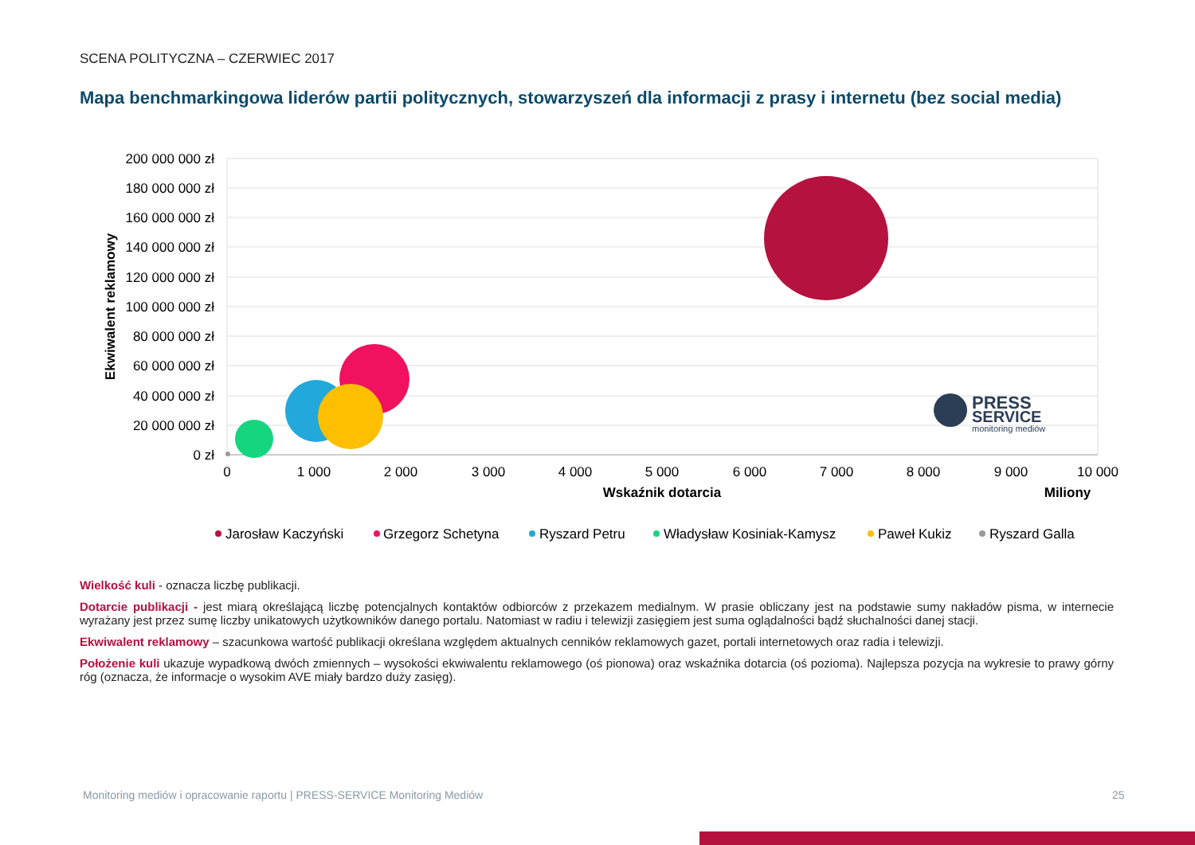SCENA POLITYCZNA – CZERWIEC 2017
Mapa benchmarkingowa liderów partii politycznych, stowarzyszeń dla informacji z prasy i internetu (bez social media)
200 000 000 zł
180 000 000 zł
160 000 000 zł
140 000 000 zł
120 000 000 zł
100 000 000 zł
80 000 000 zł
60 000 000 zł
40 000 000 zł
20 000 000 zł
0 zł
0
1 000
2 000
3 000
4 000
5 000
6 000
7 000
8 000
9 000
10 000
Wskaźnik dotarcia
Miliony
Ekwiwalent reklamowy
PRESS
SERVICE
monitoring mediów
Jarosław Kaczyński
Grzegorz Schetyna
Ryszard Petru
Władysław Kosiniak-Kamysz
Paweł Kukiz
Ryszard Galla
Wielkość kuli - oznacza liczbę publikacji.
Dotarcie publikacji - jest miarą określającą liczbę potencjalnych kontaktów odbiorców z przekazem medialnym. W prasie obliczany jest na podstawie sumy nakładów pisma, w internecie wyrażany jest przez sumę liczby unikatowych użytkowników danego portalu. Natomiast w radiu i telewizji zasięgiem jest suma oglądalności bądź słuchalności danej stacji.
Ekwiwalent reklamowy – szacunkowa wartość publikacji określana względem aktualnych cenników reklamowych gazet, portali internetowych oraz radia i telewizji.
Położenie kuli ukazuje wypadkową dwóch zmiennych – wysokości ekwiwalentu reklamowego (oś pionowa) oraz wskaźnika dotarcia (oś pozioma). Najlepsza pozycja na wykresie to prawy górny róg (oznacza, że informacje o wysokim AVE miały bardzo duży zasięg).
Monitoring mediów i opracowanie raportu | PRESS-SERVICE Monitoring Mediów
25